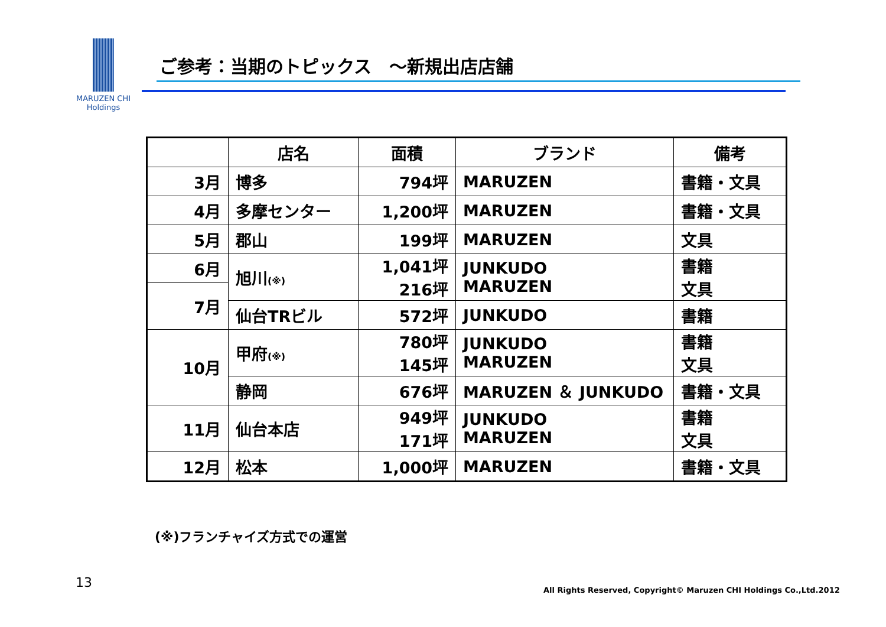MARUZEN CHI
Holdings
ご参考：当期のトピックス　～新規出店店舗
| | 店名 | 面積 | ブランド | 備考 |
| --- | --- | --- | --- | --- |
| 3月 | 博多 | 794坪 | MARUZEN | 書籍・文具 |
| 4月 | 多摩センター | 1,200坪 | MARUZEN | 書籍・文具 |
| 5月 | 郡山 | 199坪 | MARUZEN | 文具 |
| 6月 | 旭川 (※) | 1,041坪 216坪 | JUNKUDO MARUZEN | 書籍 文具 |
| 7月 | | | | |
| | 仙台TRビル | 572坪 | JUNKUDO | 書籍 |
| 10月 | 甲府 (※) | 780坪 145坪 | JUNKUDO MARUZEN | 書籍 文具 |
| | 静岡 | 676坪 | MARUZEN ＆ JUNKUDO | 書籍・文具 |
| 11月 | 仙台本店 | 949坪 171坪 | JUNKUDO MARUZEN | 書籍 文具 |
| 12月 | 松本 | 1,000坪 | MARUZEN | 書籍・文具 |
(※)フランチャイズ方式での運営
13
All Rights Reserved, Copyright© Maruzen CHI Holdings Co.,Ltd.2012